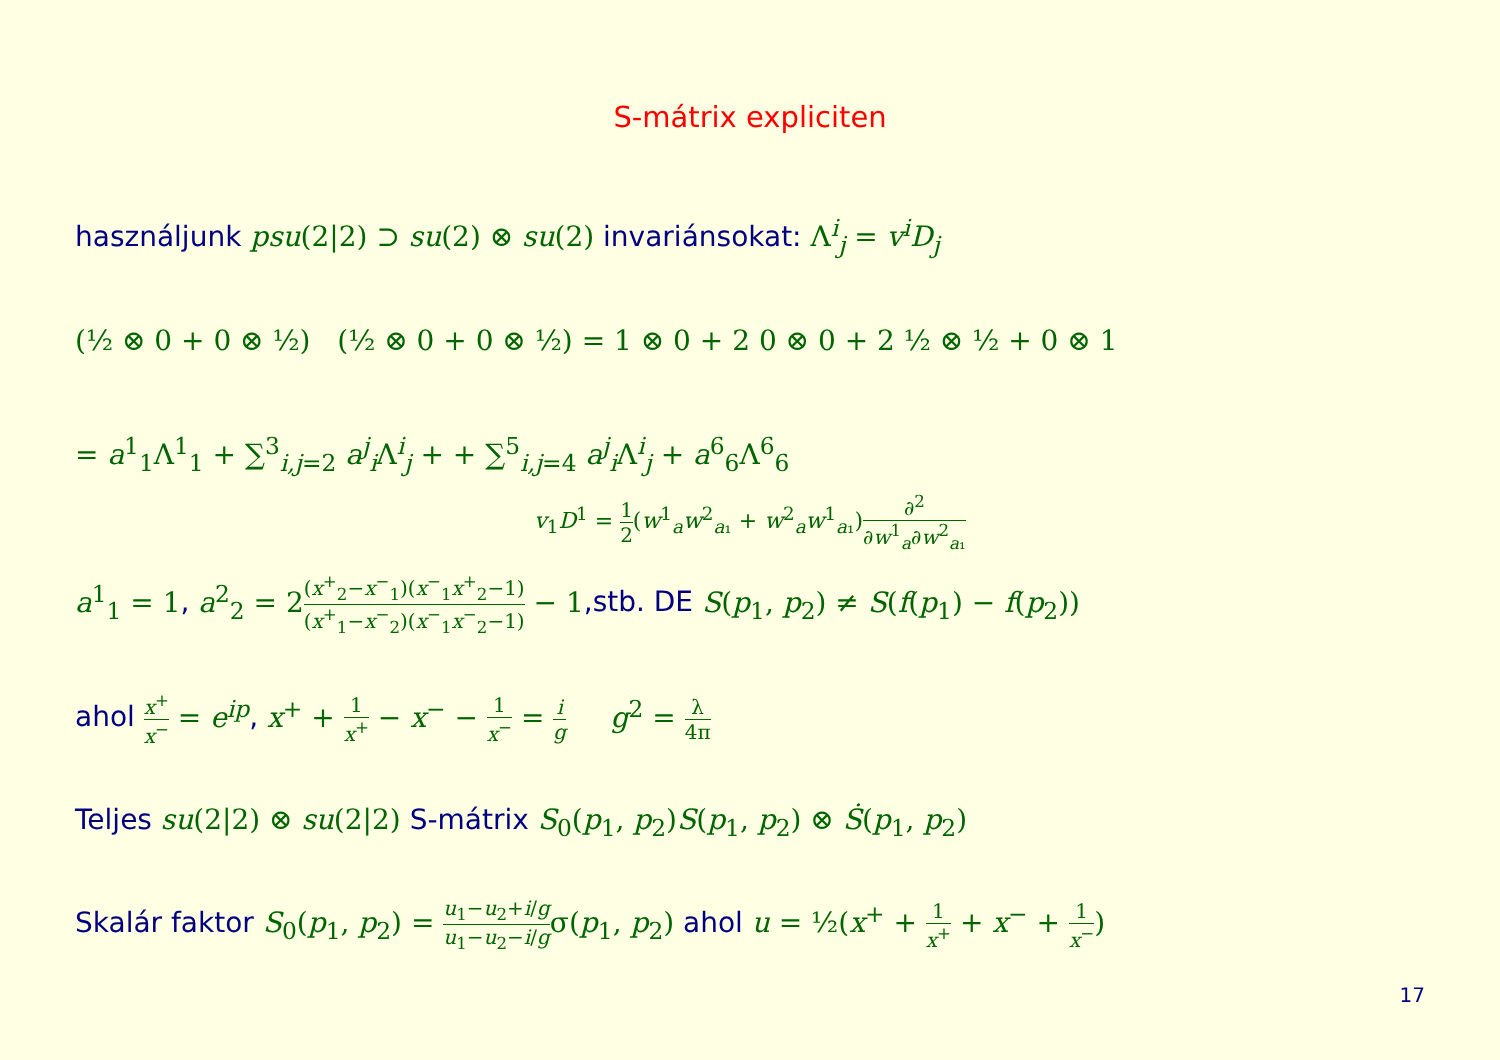S-mátrix expliciten
használjunk psu(2|2) ⊃ su(2) ⊗ su(2) invariánsokat: Λ<sup>i</sup><sub>j</sub> = v<sup>i</sup>D<sub>j</sub>
(½ ⊗ 0 + 0 ⊗ ½) (½ ⊗ 0 + 0 ⊗ ½) = 1 ⊗ 0 + 2 0 ⊗ 0 + 2 ½ ⊗ ½ + 0 ⊗ 1
= a<sup>1</sup><sub>1</sub>Λ<sup>1</sup><sub>1</sub> + ∑<sup>3</sup><sub>i,j=2</sub> a<sup>j</sup><sub>i</sub>Λ<sup>i</sup><sub>j</sub> + + ∑<sup>5</sup><sub>i,j=4</sub> a<sup>j</sup><sub>i</sub>Λ<sup>i</sup><sub>j</sub> + a<sup>6</sup><sub>6</sub>Λ<sup>6</sup><sub>6</sub>
v<sub>1</sub>D<sup>1</sup> = 1 2(w<sup>1</sup><sub>a</sub>w<sup>2</sup><sub>a₁</sub> + w<sup>2</sup><sub>a</sub>w<sup>1</sup><sub>a₁</sub>)∂<sup>2</sup> ∂w<sup>1</sup><sub>a</sub>∂w<sup>2</sup><sub>a₁</sub>
a<sup>1</sup><sub>1</sub> = 1, a<sup>2</sup><sub>2</sub> = 2(x<sup>+</sup><sub>2</sub>−x<sup>−</sup><sub>1</sub>) (x<sup>+</sup><sub>1</sub>−x<sup>−</sup><sub>2</sub>)(x<sup>−</sup><sub>1</sub>x<sup>+</sup><sub>2</sub>−1) (x<sup>−</sup><sub>1</sub>x<sup>−</sup><sub>2</sub>−1) − 1,stb. DE S(p<sub>1</sub>, p<sub>2</sub>) ≠ S(f(p<sub>1</sub>) − f(p<sub>2</sub>))
ahol x<sup>+</sup> x<sup>−</sup> = e<sup>ip</sup>, x<sup>+</sup> + 1 x<sup>+</sup> − x<sup>−</sup> − 1 x<sup>−</sup> = i g g<sup>2</sup> = λ 4π
Teljes su(2|2) ⊗ su(2|2) S-mátrix S<sub>0</sub>(p<sub>1</sub>, p<sub>2</sub>)S(p<sub>1</sub>, p<sub>2</sub>) ⊗ Ṡ(p<sub>1</sub>, p<sub>2</sub>)
Skalár faktor S<sub>0</sub>(p<sub>1</sub>, p<sub>2</sub>) = u<sub>1</sub>−u<sub>2</sub>+i/g u<sub>1</sub>−u<sub>2</sub>−i/gσ(p<sub>1</sub>, p<sub>2</sub>) ahol u = ½(x<sup>+</sup> + 1 x<sup>+</sup> + x<sup>−</sup> + 1 x<sup>−</sup>)
17